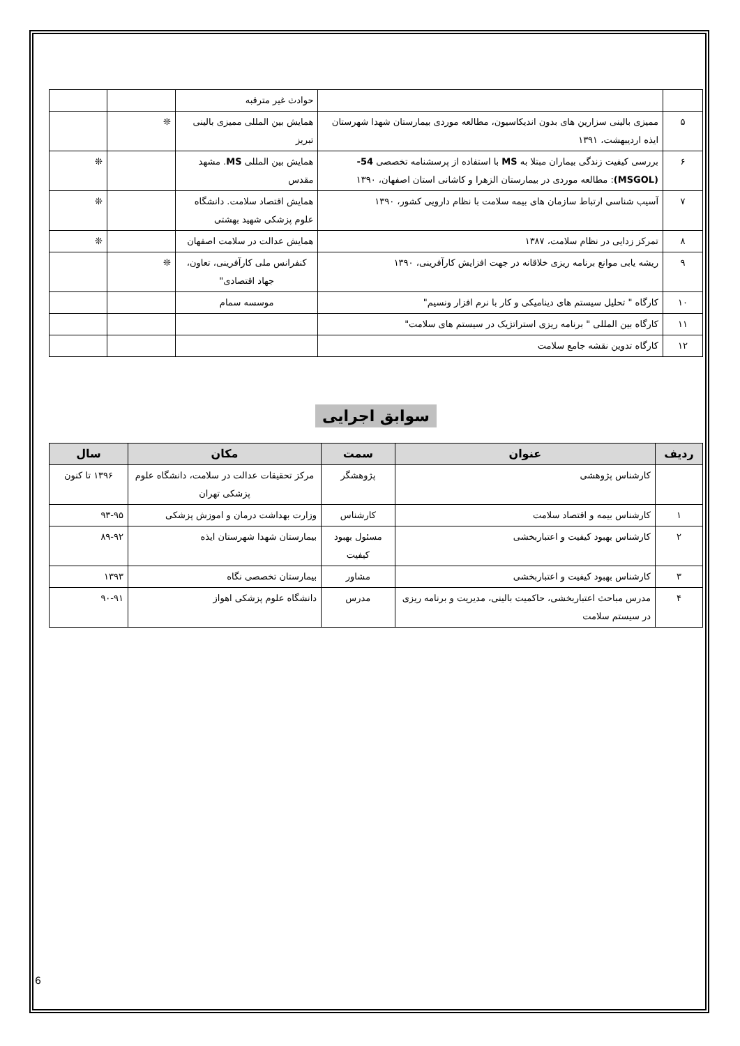| | | حوادث غیر مترقبه | | |
| ۵ | ممیزی بالینی سزارین های بدون اندیکاسیون، مطالعه موردی بیمارستان شهدا شهرستان ایذه اردیبهشت، ۱۳۹۱ | همایش بین المللی ممیزی بالینی تبریز | ❊ | |
| ۶ | بررسی کیفیت زندگی بیماران مبتلا به MS با استفاده از پرسشنامه تخصصی 54-(MSGOL) : مطالعه موردی در بیمارستان الزهرا و کاشانی استان اصفهان، ۱۳۹۰ | همایش بین المللی MS . مشهد مقدس | | ❊ |
| ۷ | آسیب شناسی ارتباط سازمان های بیمه سلامت با نظام دارویی کشور، ۱۳۹۰ | همایش اقتصاد سلامت. دانشگاه علوم پزشکی شهید بهشتی | | ❊ |
| ۸ | تمرکز زدایی در نظام سلامت، ۱۳۸۷ | همایش عدالت در سلامت اصفهان | | ❊ |
| ۹ | ریشه یابی موانع برنامه ریزی خلاقانه در جهت افزایش کارآفرینی، ۱۳۹۰ | کنفرانس ملی کارآفرینی، تعاون، جهاد اقتصادی" | ❊ | |
| ۱۰ | کارگاه " تحلیل سیستم های دینامیکی و کار با نرم افزار ونسیم" | موسسه سمام | | |
| ۱۱ | کارگاه بین المللی " برنامه ریزی استراتژیک در سیستم های سلامت" | | | |
| ۱۲ | کارگاه تدوین نقشه جامع سلامت | | | |
سوابق اجرایی
| ردیف | عنوان | سمت | مکان | سال |
| --- | --- | --- | --- | --- |
| | کارشناس پژوهشی | پژوهشگر | مرکز تحقیقات عدالت در سلامت، دانشگاه علوم پزشکی تهران | ۱۳۹۶ تا کنون |
| ۱ | کارشناس بیمه و اقتصاد سلامت | کارشناس | وزارت بهداشت درمان و اموزش پزشکی | ۹۳-۹۵ |
| ۲ | کارشناس بهبود کیفیت و اعتباربخشی | مسئول بهبود کیفیت | بیمارستان شهدا شهرستان ایذه | ۸۹-۹۲ |
| ۳ | کارشناس بهبود کیفیت و اعتباربخشی | مشاور | بیمارستان تخصصی نگاه | ۱۳۹۳ |
| ۴ | مدرس مباحث اعتباربخشی، حاکمیت بالینی، مدیریت و برنامه ریزی در سیستم سلامت | مدرس | دانشگاه علوم پزشکی اهواز | ۹۰-۹۱ |
6